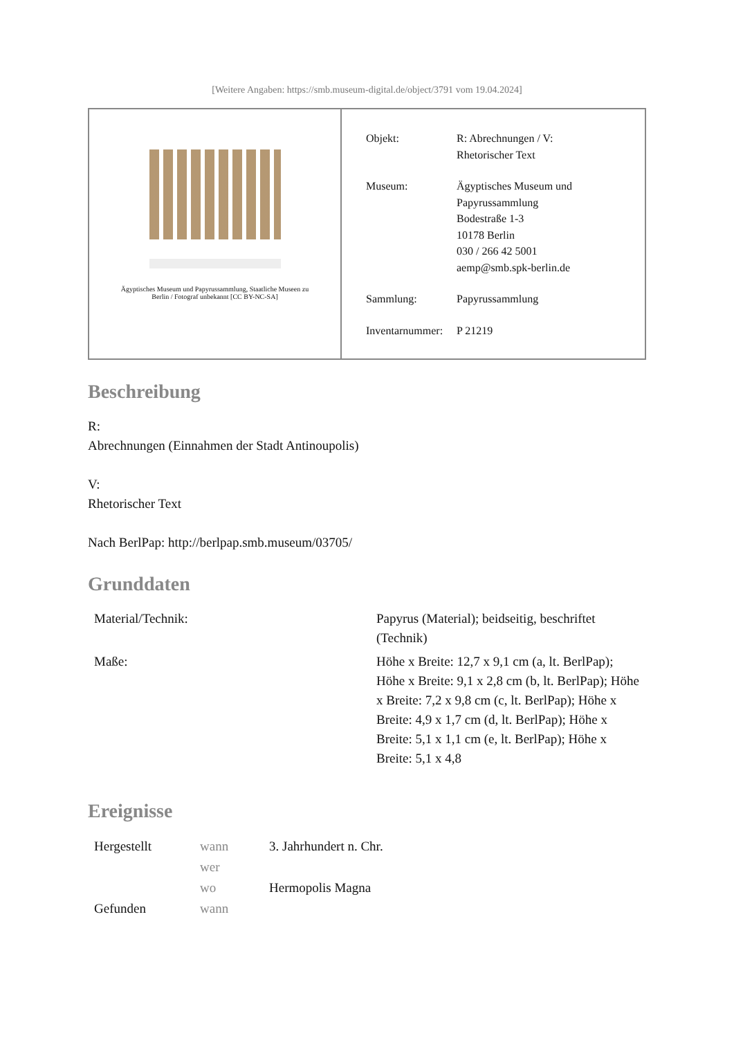[Weitere Angaben: https://smb.museum-digital.de/object/3791 vom 19.04.2024]
Ägyptisches Museum und Papyrussammlung, Staatliche Museen zu
Berlin / Fotograf unbekannt [CC BY-NC-SA]
| Objekt: | R: Abrechnungen / V: Rhetorischer Text |
| Museum: | Ägyptisches Museum und Papyrussammlung Bodestraße 1-3 10178 Berlin 030 / 266 42 5001 aemp@smb.spk-berlin.de |
| Sammlung: | Papyrussammlung |
| Inventarnummer: | P 21219 |
Beschreibung
R:
Abrechnungen (Einnahmen der Stadt Antinoupolis)
V:
Rhetorischer Text
Nach BerlPap: http://berlpap.smb.museum/03705/
Grunddaten
| Material/Technik: | Papyrus (Material); beidseitig, beschriftet (Technik) |
| Maße: | Höhe x Breite: 12,7 x 9,1 cm (a, lt. BerlPap); Höhe x Breite: 9,1 x 2,8 cm (b, lt. BerlPap); Höhe x Breite: 7,2 x 9,8 cm (c, lt. BerlPap); Höhe x Breite: 4,9 x 1,7 cm (d, lt. BerlPap); Höhe x Breite: 5,1 x 1,1 cm (e, lt. BerlPap); Höhe x Breite: 5,1 x 4,8 |
Ereignisse
| Hergestellt | wann | 3. Jahrhundert n. Chr. |
| | wer | |
| | wo | Hermopolis Magna |
| Gefunden | wann | |